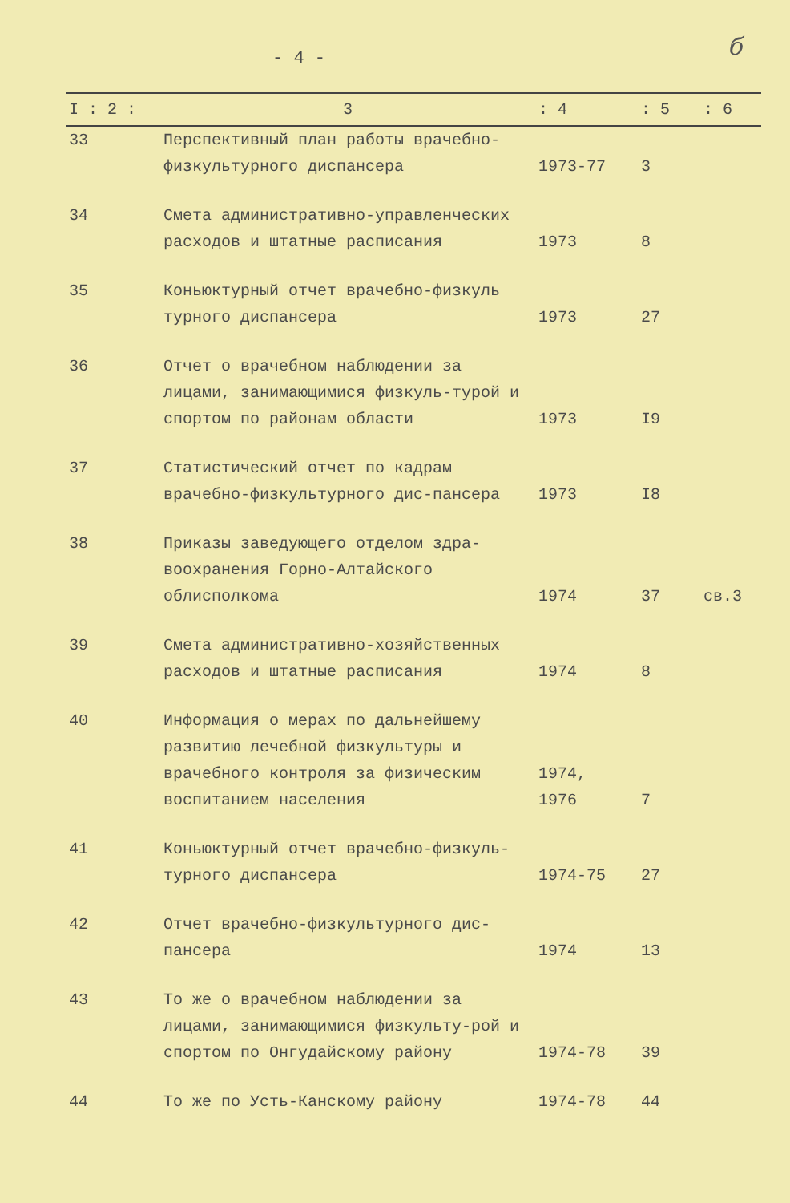- 4 - б
| I : 2 : | 3 | : 4 | : 5 | : 6 |
| --- | --- | --- | --- | --- |
| 33 | Перспективный план работы врачебно-физкультурного диспансера | 1973-77 | 3 | |
| 34 | Смета административно-управленческих расходов и штатные расписания | 1973 | 8 | |
| 35 | Коньюктурный отчет врачебно-физкуль турного диспансера | 1973 | 27 | |
| 36 | Отчет о врачебном наблюдении за лицами, занимающимися физкуль-турой и спортом по районам области | 1973 | I9 | |
| 37 | Статистический отчет по кадрам врачебно-физкультурного дис-пансера | 1973 | I8 | |
| 38 | Приказы заведующего отделом здра-воохранения Горно-Алтайского облисполкома | 1974 | 37 | св.3 |
| 39 | Смета административно-хозяйственных расходов и штатные расписания | 1974 | 8 | |
| 40 | Информация о мерах по дальнейшему развитию лечебной физкультуры и врачебного контроля за физическим воспитанием населения | 1974, 1976 | 7 | |
| 41 | Коньюктурный отчет врачебно-физкуль-турного диспансера | 1974-75 | 27 | |
| 42 | Отчет врачебно-физкультурного дис-пансера | 1974 | 13 | |
| 43 | То же о врачебном наблюдении за лицами, занимающимися физкульту-рой и спортом по Онгудайскому району | 1974-78 | 39 | |
| 44 | То же по Усть-Канскому району | 1974-78 | 44 | |